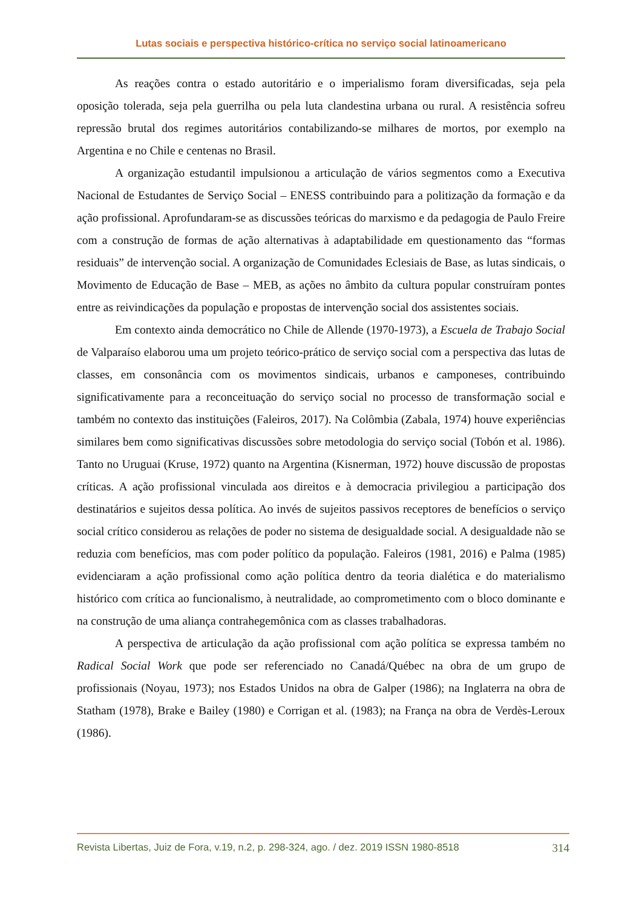Lutas sociais e perspectiva histórico-crítica no serviço social latinoamericano
As reações contra o estado autoritário e o imperialismo foram diversificadas, seja pela oposição tolerada, seja pela guerrilha ou pela luta clandestina urbana ou rural. A resistência sofreu repressão brutal dos regimes autoritários contabilizando-se milhares de mortos, por exemplo na Argentina e no Chile e centenas no Brasil.
A organização estudantil impulsionou a articulação de vários segmentos como a Executiva Nacional de Estudantes de Serviço Social – ENESS contribuindo para a politização da formação e da ação profissional. Aprofundaram-se as discussões teóricas do marxismo e da pedagogia de Paulo Freire com a construção de formas de ação alternativas à adaptabilidade em questionamento das “formas residuais” de intervenção social. A organização de Comunidades Eclesiais de Base, as lutas sindicais, o Movimento de Educação de Base – MEB, as ações no âmbito da cultura popular construíram pontes entre as reivindicações da população e propostas de intervenção social dos assistentes sociais.
Em contexto ainda democrático no Chile de Allende (1970-1973), a Escuela de Trabajo Social de Valparaíso elaborou uma um projeto teórico-prático de serviço social com a perspectiva das lutas de classes, em consonância com os movimentos sindicais, urbanos e camponeses, contribuindo significativamente para a reconceituação do serviço social no processo de transformação social e também no contexto das instituições (Faleiros, 2017). Na Colômbia (Zabala, 1974) houve experiências similares bem como significativas discussões sobre metodologia do serviço social (Tobón et al. 1986). Tanto no Uruguai (Kruse, 1972) quanto na Argentina (Kisnerman, 1972) houve discussão de propostas críticas. A ação profissional vinculada aos direitos e à democracia privilegiou a participação dos destinatários e sujeitos dessa política. Ao invés de sujeitos passivos receptores de benefícios o serviço social crítico considerou as relações de poder no sistema de desigualdade social. A desigualdade não se reduzia com benefícios, mas com poder político da população. Faleiros (1981, 2016) e Palma (1985) evidenciaram a ação profissional como ação política dentro da teoria dialética e do materialismo histórico com crítica ao funcionalismo, à neutralidade, ao comprometimento com o bloco dominante e na construção de uma aliança contrahegemônica com as classes trabalhadoras.
A perspectiva de articulação da ação profissional com ação política se expressa também no Radical Social Work que pode ser referenciado no Canadá/Québec na obra de um grupo de profissionais (Noyau, 1973); nos Estados Unidos na obra de Galper (1986); na Inglaterra na obra de Statham (1978), Brake e Bailey (1980) e Corrigan et al. (1983); na França na obra de Verdès-Leroux (1986).
Revista Libertas, Juiz de Fora, v.19, n.2, p. 298-324, ago. / dez. 2019 ISSN 1980-8518 314